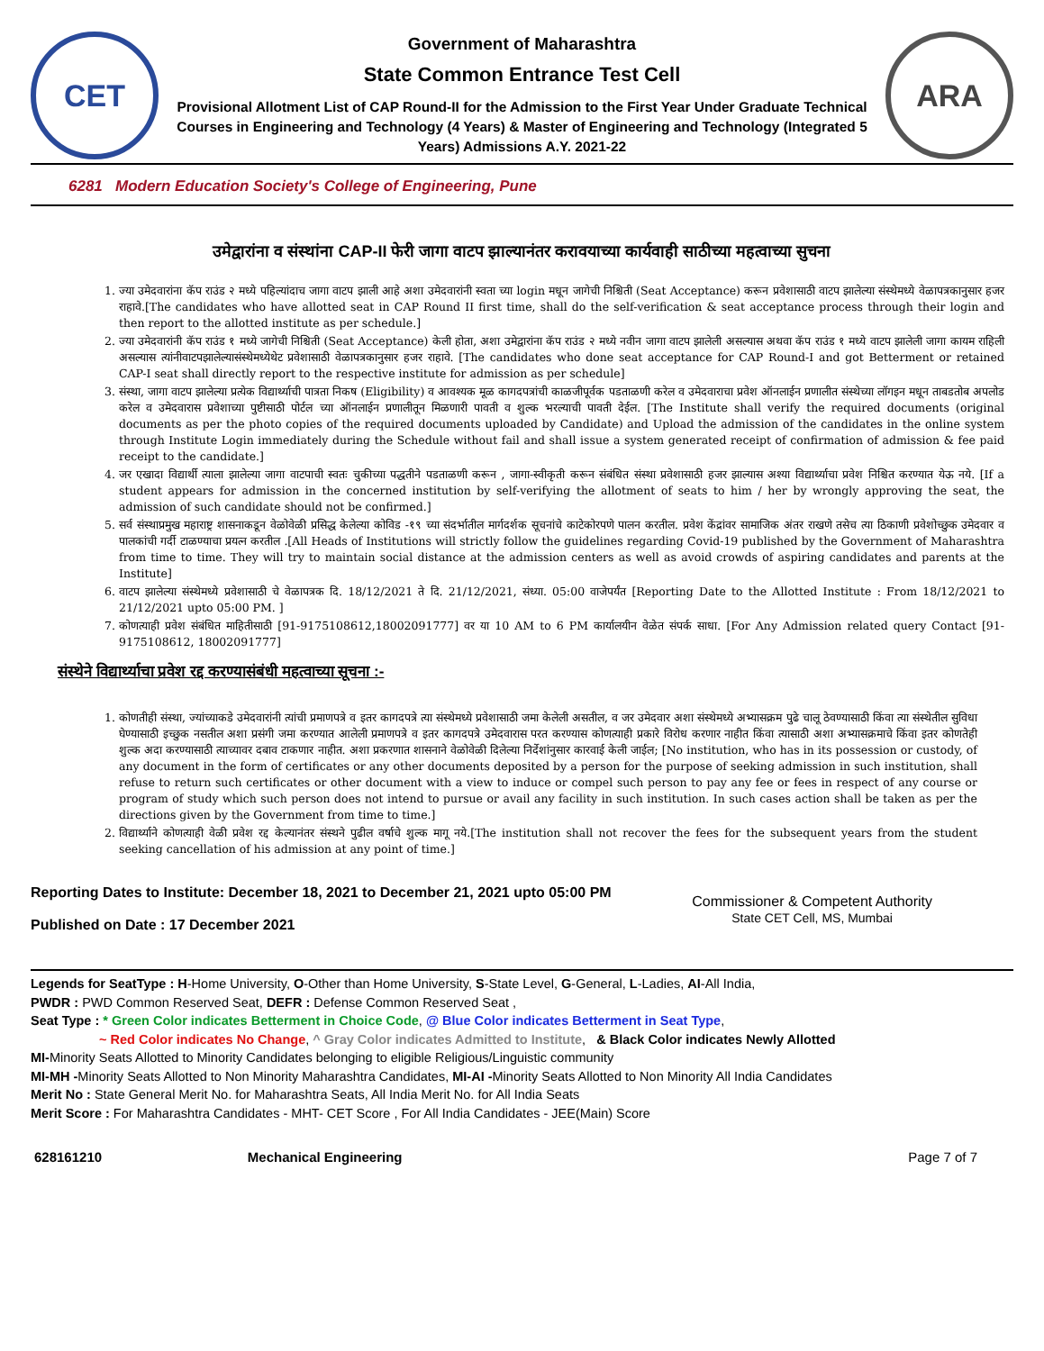CET
Government of Maharashtra
State Common Entrance Test Cell
Provisional Allotment List of CAP Round-II for the Admission to the First Year Under Graduate Technical Courses in Engineering and Technology (4 Years) & Master of Engineering and Technology (Integrated 5 Years) Admissions A.Y. 2021-22
ARA
6281 Modern Education Society's College of Engineering, Pune
उमेद्वारांना व संस्थांना CAP-II फेरी जागा वाटप झाल्यानंतर करावयाच्या कार्यवाही साठीच्या महत्वाच्या सुचना
1. ज्या उमेदवारांना कॅप राउंड २ मध्ये पहिल्यांदाच जागा वाटप झाली आहे अशा उमेदवारांनी स्वता च्या login मधून जागेची निश्चिती (Seat Acceptance) करून प्रवेशासाठी वाटप झालेल्या संस्थेमध्ये वेळापत्रकानुसार हजर राहावे.[The candidates who have allotted seat in CAP Round II first time, shall do the self-verification & seat acceptance process through their login and then report to the allotted institute as per schedule.]
2. ज्या उमेदवारांनी कॅप राउंड १ मध्ये जागेची निश्चिती (Seat Acceptance) केली होता, अशा उमेद्वारांना कॅप राउंड २ मध्ये नवीन जागा वाटप झालेली असल्यास अथवा कॅप राउंड १ मध्ये वाटप झालेली जागा कायम राहिली असल्यास त्यांनीवाटपझालेल्यासंस्थेमध्येथेट प्रवेशासाठी वेळापत्रकानुसार हजर राहावे. [The candidates who done seat acceptance for CAP Round-I and got Betterment or retained CAP-I seat shall directly report to the respective institute for admission as per schedule]
3. संस्था, जागा वाटप झालेल्या प्रत्येक विद्यार्थ्याची पात्रता निकष (Eligibility) व आवश्यक मूळ कागदपत्रांची काळजीपूर्वक पडताळणी करेल व उमेदवाराचा प्रवेश ऑनलाईन प्रणालीत संस्थेच्या लॉगइन मधून ताबडतोब अपलोड करेल व उमेदवारास प्रवेशाच्या पुष्टीसाठी पोर्टल च्या ऑनलाईन प्रणालीतून मिळणारी पावती व शुल्क भरल्याची पावती देईल. [The Institute shall verify the required documents (original documents as per the photo copies of the required documents uploaded by Candidate) and Upload the admission of the candidates in the online system through Institute Login immediately during the Schedule without fail and shall issue a system generated receipt of confirmation of admission & fee paid receipt to the candidate.]
4. जर एखादा विद्यार्थी त्याला झालेल्या जागा वाटपाची स्वतः चुकीच्या पद्धतीने पडताळणी करून , जागा-स्वीकृती करून संबंधित संस्था प्रवेशासाठी हजर झाल्यास अश्या विद्यार्थ्याचा प्रवेश निश्चित करण्यात येऊ नये. [If a student appears for admission in the concerned institution by self-verifying the allotment of seats to him / her by wrongly approving the seat, the admission of such candidate should not be confirmed.]
5. सर्व संस्थाप्रमुख महाराष्ट्र शासनाकडून वेळोवेळी प्रसिद्ध केलेल्या कोविड -१९ च्या संदर्भातील मार्गदर्शक सूचनांचे काटेकोरपणे पालन करतील. प्रवेश केंद्रांवर सामाजिक अंतर राखणे तसेच त्या ठिकाणी प्रवेशोच्छुक उमेदवार व पालकांची गर्दी टाळण्याचा प्रयत्न करतील .[All Heads of Institutions will strictly follow the guidelines regarding Covid-19 published by the Government of Maharashtra from time to time. They will try to maintain social distance at the admission centers as well as avoid crowds of aspiring candidates and parents at the Institute]
6. वाटप झालेल्या संस्थेमध्ये प्रवेशासाठी चे वेळापत्रक दि. 18/12/2021 ते दि. 21/12/2021, संध्या. 05:00 वाजेपर्यंत [Reporting Date to the Allotted Institute : From 18/12/2021 to 21/12/2021 upto 05:00 PM. ]
7. कोणत्याही प्रवेश संबंधित माहितीसाठी [91-9175108612,18002091777] वर या 10 AM to 6 PM कार्यालयीन वेळेत संपर्क साधा. [For Any Admission related query Contact [91-9175108612, 18002091777]
संस्थेने विद्यार्थ्याचा प्रवेश रद्द करण्यासंबंधी महत्वाच्या सूचना :-
1. कोणतीही संस्था, ज्यांच्याकडे उमेदवारांनी त्यांची प्रमाणपत्रे व इतर कागदपत्रे त्या संस्थेमध्ये प्रवेशासाठी जमा केलेली असतील, व जर उमेदवार अशा संस्थेमध्ये अभ्यासक्रम पुढे चालू ठेवण्यासाठी किंवा त्या संस्थेतील सुविधा घेण्यासाठी इच्छुक नसतील अशा प्रसंगी जमा करण्यात आलेली प्रमाणपत्रे व इतर कागदपत्रे उमेदवारास परत करण्यास कोणत्याही प्रकारे विरोध करणार नाहीत किंवा त्यासाठी अशा अभ्यासक्रमाचे किंवा इतर कोणतेही शुल्क अदा करण्यासाठी त्याच्यावर दबाव टाकणार नाहीत. अशा प्रकरणात शासनाने वेळोवेळी दिलेल्या निर्देशांनुसार कारवाई केली जाईल; [No institution, who has in its possession or custody, of any document in the form of certificates or any other documents deposited by a person for the purpose of seeking admission in such institution, shall refuse to return such certificates or other document with a view to induce or compel such person to pay any fee or fees in respect of any course or program of study which such person does not intend to pursue or avail any facility in such institution. In such cases action shall be taken as per the directions given by the Government from time to time.]
2. विद्यार्थ्याने कोणत्याही वेळी प्रवेश रद्द केल्यानंतर संस्थने पुढील वर्षाचे शुल्क मागू नये.[The institution shall not recover the fees for the subsequent years from the student seeking cancellation of his admission at any point of time.]
Reporting Dates to Institute: December 18, 2021 to December 21, 2021 upto 05:00 PM
Published on Date : 17 December 2021
Commissioner & Competent Authority
State CET Cell, MS, Mumbai
Legends for SeatType : H-Home University, O-Other than Home University, S-State Level, G-General, L-Ladies, AI-All India,
PWDR : PWD Common Reserved Seat, DEFR : Defense Common Reserved Seat ,
Seat Type : * Green Color indicates Betterment in Choice Code, @ Blue Color indicates Betterment in Seat Type,
~ Red Color indicates No Change, ^ Gray Color indicates Admitted to Institute, & Black Color indicates Newly Allotted
MI-Minority Seats Allotted to Minority Candidates belonging to eligible Religious/Linguistic community
MI-MH -Minority Seats Allotted to Non Minority Maharashtra Candidates, MI-AI -Minority Seats Allotted to Non Minority All India Candidates
Merit No : State General Merit No. for Maharashtra Seats, All India Merit No. for All India Seats
Merit Score : For Maharashtra Candidates - MHT- CET Score , For All India Candidates - JEE(Main) Score
628161210 Mechanical Engineering Page 7 of 7